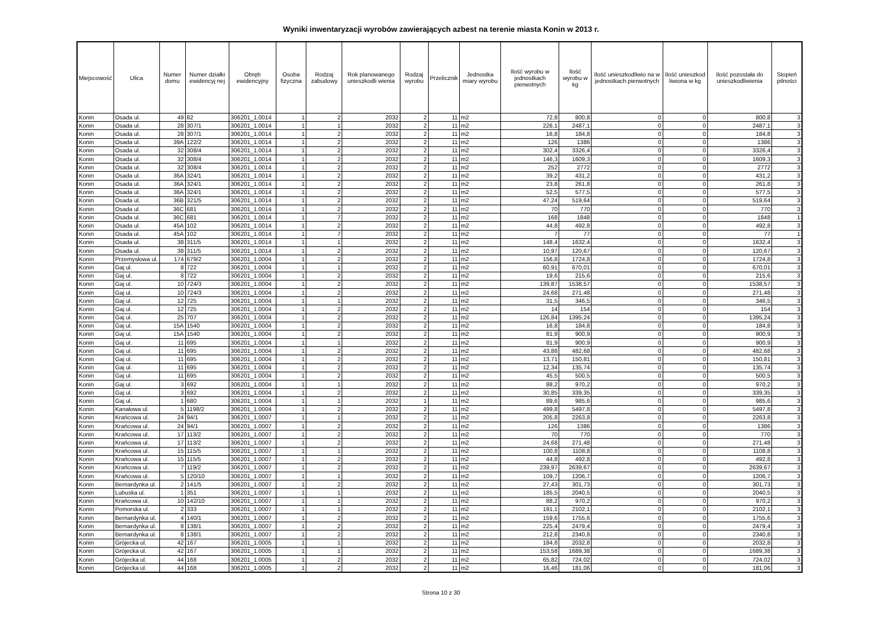Wyniki inwentaryzacji wyrobów zawierających azbest na terenie miasta Konin w 2013 r.
| Miejscowość | Ulica | Numer domu | Numer działki ewidencyj nej | Obręb ewidencyjny | Osoba fizyczna | Rodzaj zabudowy | Rok planowanego unieszkodli wienia | Rodzaj wyrobu | Przelicznik | Jednostka miary wyrobu | Ilość wyrobu w jednostkach pierwotnych | Ilość wyrobu w kg | Ilość unieszkodliwio na w jednostkach pierwotnych | Ilość unieszkod liwiona w kg | Ilość pozostała do unieszkodliwienia | Stopień pilności |
| --- | --- | --- | --- | --- | --- | --- | --- | --- | --- | --- | --- | --- | --- | --- | --- | --- |
| Konin | Osada ul. | 49 | 82 | 306201_1.0014 | 1 | 2 | 2032 | 2 | 11 | m2 | 72,8 | 800,8 | 0 | 0 | 800,8 | 3 |
| Konin | Osada ul. | 28 | 307/1 | 306201_1.0014 | 1 | 1 | 2032 | 2 | 11 | m2 | 226,1 | 2487,1 | 0 | 0 | 2487,1 | 3 |
| Konin | Osada ul. | 28 | 307/1 | 306201_1.0014 | 1 | 2 | 2032 | 2 | 11 | m2 | 16,8 | 184,8 | 0 | 0 | 184,8 | 3 |
| Konin | Osada ul. | 39A | 122/2 | 306201_1.0014 | 1 | 2 | 2032 | 2 | 11 | m2 | 126 | 1386 | 0 | 0 | 1386 | 3 |
| Konin | Osada ul. | 32 | 308/4 | 306201_1.0014 | 1 | 2 | 2032 | 2 | 11 | m2 | 302,4 | 3326,4 | 0 | 0 | 3326,4 | 3 |
| Konin | Osada ul. | 32 | 308/4 | 306201_1.0014 | 1 | 2 | 2032 | 2 | 11 | m2 | 146,3 | 1609,3 | 0 | 0 | 1609,3 | 3 |
| Konin | Osada ul. | 32 | 308/4 | 306201_1.0014 | 1 | 2 | 2032 | 2 | 11 | m2 | 252 | 2772 | 0 | 0 | 2772 | 3 |
| Konin | Osada ul. | 36A | 324/1 | 306201_1.0014 | 1 | 2 | 2032 | 2 | 11 | m2 | 39,2 | 431,2 | 0 | 0 | 431,2 | 3 |
| Konin | Osada ul. | 36A | 324/1 | 306201_1.0014 | 1 | 2 | 2032 | 2 | 11 | m2 | 23,8 | 261,8 | 0 | 0 | 261,8 | 3 |
| Konin | Osada ul. | 36A | 324/1 | 306201_1.0014 | 1 | 2 | 2032 | 2 | 11 | m2 | 52,5 | 577,5 | 0 | 0 | 577,5 | 3 |
| Konin | Osada ul. | 36B | 321/5 | 306201_1.0014 | 1 | 2 | 2032 | 2 | 11 | m2 | 47,24 | 519,64 | 0 | 0 | 519,64 | 3 |
| Konin | Osada ul. | 36C | 681 | 306201_1.0014 | 1 | 2 | 2032 | 2 | 11 | m2 | 70 | 770 | 0 | 0 | 770 | 3 |
| Konin | Osada ul. | 36C | 681 | 306201_1.0014 | 1 | 7 | 2032 | 2 | 11 | m2 | 168 | 1848 | 0 | 0 | 1848 | 1 |
| Konin | Osada ul. | 45A | 102 | 306201_1.0014 | 1 | 2 | 2032 | 2 | 11 | m2 | 44,8 | 492,8 | 0 | 0 | 492,8 | 3 |
| Konin | Osada ul. | 45A | 102 | 306201_1.0014 | 1 | 7 | 2032 | 2 | 11 | m2 | 7 | 77 | 0 | 0 | 77 | 1 |
| Konin | Osada ul. | 38 | 311/5 | 306201_1.0014 | 1 | 1 | 2032 | 2 | 11 | m2 | 148,4 | 1632,4 | 0 | 0 | 1632,4 | 3 |
| Konin | Osada ul. | 38 | 311/5 | 306201_1.0014 | 1 | 2 | 2032 | 2 | 11 | m2 | 10,97 | 120,67 | 0 | 0 | 120,67 | 3 |
| Konin | Przemysłowa ul. | 174 | 679/2 | 306201_1.0004 | 1 | 2 | 2032 | 2 | 11 | m2 | 156,8 | 1724,8 | 0 | 0 | 1724,8 | 3 |
| Konin | Gaj ul. | 8 | 722 | 306201_1.0004 | 1 | 1 | 2032 | 2 | 11 | m2 | 60,91 | 670,01 | 0 | 0 | 670,01 | 3 |
| Konin | Gaj ul. | 8 | 722 | 306201_1.0004 | 1 | 2 | 2032 | 2 | 11 | m2 | 19,6 | 215,6 | 0 | 0 | 215,6 | 3 |
| Konin | Gaj ul. | 10 | 724/3 | 306201_1.0004 | 1 | 2 | 2032 | 2 | 11 | m2 | 139,87 | 1538,57 | 0 | 0 | 1538,57 | 3 |
| Konin | Gaj ul. | 10 | 724/3 | 306201_1.0004 | 1 | 2 | 2032 | 2 | 11 | m2 | 24,68 | 271,48 | 0 | 0 | 271,48 | 3 |
| Konin | Gaj ul. | 12 | 725 | 306201_1.0004 | 1 | 1 | 2032 | 2 | 11 | m2 | 31,5 | 346,5 | 0 | 0 | 346,5 | 3 |
| Konin | Gaj ul. | 12 | 725 | 306201_1.0004 | 1 | 2 | 2032 | 2 | 11 | m2 | 14 | 154 | 0 | 0 | 154 | 3 |
| Konin | Gaj ul. | 25 | 707 | 306201_1.0004 | 1 | 2 | 2032 | 2 | 11 | m2 | 126,84 | 1395,24 | 0 | 0 | 1395,24 | 3 |
| Konin | Gaj ul. | 15A | 1540 | 306201_1.0004 | 1 | 2 | 2032 | 2 | 11 | m2 | 16,8 | 184,8 | 0 | 0 | 184,8 | 3 |
| Konin | Gaj ul. | 15A | 1540 | 306201_1.0004 | 1 | 2 | 2032 | 2 | 11 | m2 | 81,9 | 900,9 | 0 | 0 | 900,9 | 3 |
| Konin | Gaj ul. | 11 | 695 | 306201_1.0004 | 1 | 1 | 2032 | 2 | 11 | m2 | 81,9 | 900,9 | 0 | 0 | 900,9 | 3 |
| Konin | Gaj ul. | 11 | 695 | 306201_1.0004 | 1 | 2 | 2032 | 2 | 11 | m2 | 43,88 | 482,68 | 0 | 0 | 482,68 | 3 |
| Konin | Gaj ul. | 11 | 695 | 306201_1.0004 | 1 | 2 | 2032 | 2 | 11 | m2 | 13,71 | 150,81 | 0 | 0 | 150,81 | 3 |
| Konin | Gaj ul. | 11 | 695 | 306201_1.0004 | 1 | 2 | 2032 | 2 | 11 | m2 | 12,34 | 135,74 | 0 | 0 | 135,74 | 3 |
| Konin | Gaj ul. | 11 | 695 | 306201_1.0004 | 1 | 2 | 2032 | 2 | 11 | m2 | 45,5 | 500,5 | 0 | 0 | 500,5 | 3 |
| Konin | Gaj ul. | 3 | 692 | 306201_1.0004 | 1 | 1 | 2032 | 2 | 11 | m2 | 88,2 | 970,2 | 0 | 0 | 970,2 | 3 |
| Konin | Gaj ul. | 3 | 692 | 306201_1.0004 | 1 | 2 | 2032 | 2 | 11 | m2 | 30,85 | 339,35 | 0 | 0 | 339,35 | 3 |
| Konin | Gaj ul. | 1 | 680 | 306201_1.0004 | 1 | 1 | 2032 | 1 | 11 | m2 | 89,6 | 985,6 | 0 | 0 | 985,6 | 3 |
| Konin | Kanałowa ul. | 5 | 1198/2 | 306201_1.0004 | 1 | 2 | 2032 | 2 | 11 | m2 | 499,8 | 5497,8 | 0 | 0 | 5497,8 | 3 |
| Konin | Krańcowa ul. | 24 | 94/1 | 306201_1.0007 | 1 | 1 | 2032 | 2 | 11 | m2 | 205,8 | 2263,8 | 0 | 0 | 2263,8 | 3 |
| Konin | Krańcowa ul. | 24 | 94/1 | 306201_1.0007 | 1 | 2 | 2032 | 2 | 11 | m2 | 126 | 1386 | 0 | 0 | 1386 | 3 |
| Konin | Krańcowa ul. | 17 | 113/2 | 306201_1.0007 | 1 | 2 | 2032 | 2 | 11 | m2 | 70 | 770 | 0 | 0 | 770 | 3 |
| Konin | Krańcowa ul. | 17 | 113/2 | 306201_1.0007 | 1 | 2 | 2032 | 2 | 11 | m2 | 24,68 | 271,48 | 0 | 0 | 271,48 | 3 |
| Konin | Krańcowa ul. | 15 | 115/5 | 306201_1.0007 | 1 | 1 | 2032 | 2 | 11 | m2 | 100,8 | 1108,8 | 0 | 0 | 1108,8 | 3 |
| Konin | Krańcowa ul. | 15 | 115/5 | 306201_1.0007 | 1 | 2 | 2032 | 2 | 11 | m2 | 44,8 | 492,8 | 0 | 0 | 492,8 | 3 |
| Konin | Krańcowa ul. | 7 | 119/2 | 306201_1.0007 | 1 | 2 | 2032 | 2 | 11 | m2 | 239,97 | 2639,67 | 0 | 0 | 2639,67 | 3 |
| Konin | Krańcowa ul. | 5 | 120/10 | 306201_1.0007 | 1 | 1 | 2032 | 2 | 11 | m2 | 109,7 | 1206,7 | 0 | 0 | 1206,7 | 3 |
| Konin | Bernardynka ul. | 2 | 141/5 | 306201_1.0007 | 1 | 2 | 2032 | 2 | 11 | m2 | 27,43 | 301,73 | 0 | 0 | 301,73 | 3 |
| Konin | Lubuska ul. | 1 | 351 | 306201_1.0007 | 1 | 1 | 2032 | 2 | 11 | m2 | 185,5 | 2040,5 | 0 | 0 | 2040,5 | 3 |
| Konin | Krańcowa ul. | 10 | 142/10 | 306201_1.0007 | 1 | 1 | 2032 | 2 | 11 | m2 | 88,2 | 970,2 | 0 | 0 | 970,2 | 3 |
| Konin | Pomorska ul. | 2 | 333 | 306201_1.0007 | 1 | 1 | 2032 | 2 | 11 | m2 | 191,1 | 2102,1 | 0 | 0 | 2102,1 | 3 |
| Konin | Bernardynka ul. | 4 | 140/1 | 306201_1.0007 | 1 | 2 | 2032 | 2 | 11 | m2 | 159,6 | 1755,6 | 0 | 0 | 1755,6 | 3 |
| Konin | Bernardynka ul. | 8 | 138/1 | 306201_1.0007 | 1 | 2 | 2032 | 2 | 11 | m2 | 225,4 | 2479,4 | 0 | 0 | 2479,4 | 3 |
| Konin | Bernardynka ul. | 8 | 138/1 | 306201_1.0007 | 1 | 2 | 2032 | 2 | 11 | m2 | 212,8 | 2340,8 | 0 | 0 | 2340,8 | 3 |
| Konin | Grójecka ul. | 42 | 167 | 306201_1.0005 | 1 | 1 | 2032 | 2 | 11 | m2 | 184,8 | 2032,8 | 0 | 0 | 2032,8 | 3 |
| Konin | Grójecka ul. | 42 | 167 | 306201_1.0005 | 1 | 1 | 2032 | 2 | 11 | m2 | 153,58 | 1689,38 | 0 | 0 | 1689,38 | 3 |
| Konin | Grójecka ul. | 44 | 168 | 306201_1.0005 | 1 | 2 | 2032 | 2 | 11 | m2 | 65,82 | 724,02 | 0 | 0 | 724,02 | 3 |
| Konin | Grójecka ul. | 44 | 168 | 306201_1.0005 | 1 | 2 | 2032 | 2 | 11 | m2 | 16,46 | 181,06 | 0 | 0 | 181,06 | 3 |
Strona 10 z 30